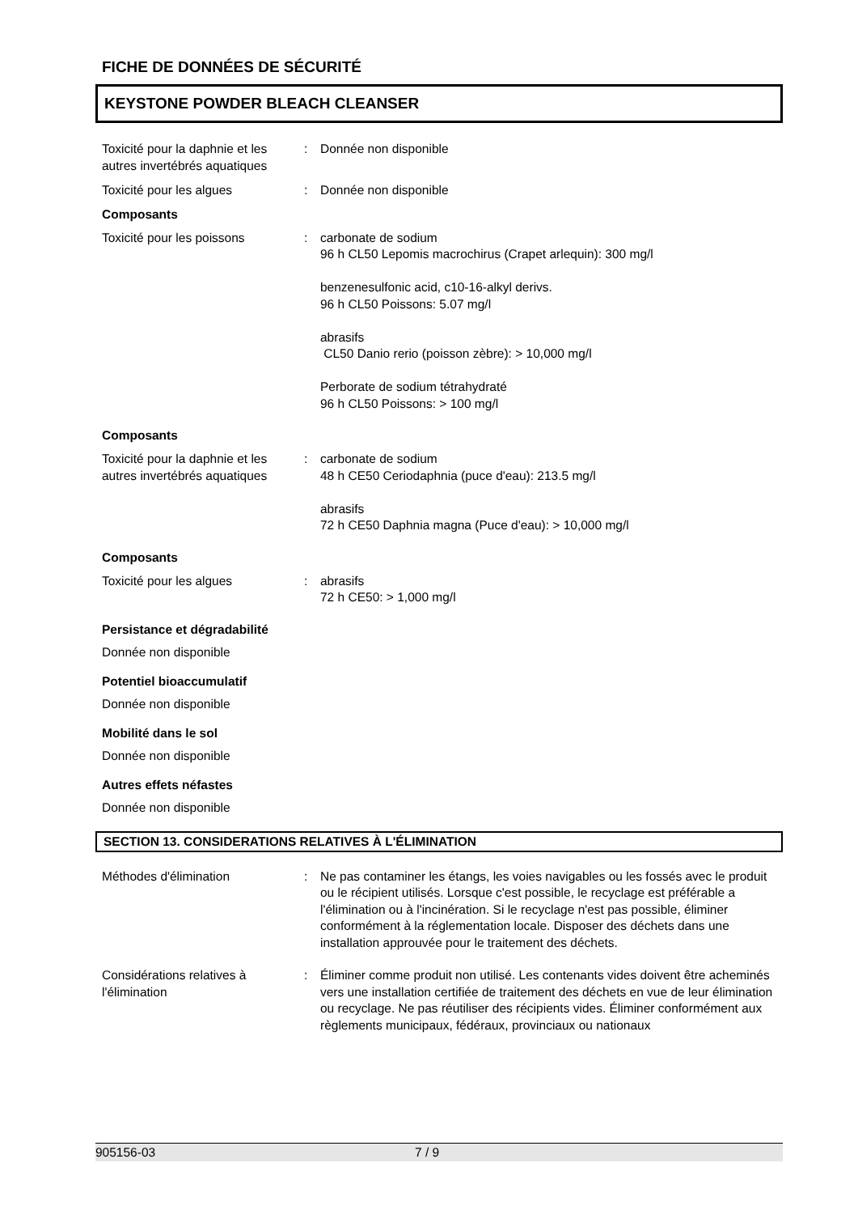FICHE DE DONNÉES DE SÉCURITÉ
KEYSTONE POWDER BLEACH CLEANSER
Toxicité pour la daphnie et les autres invertébrés aquatiques
: Donnée non disponible
Toxicité pour les algues : Donnée non disponible
Composants
Toxicité pour les poissons : carbonate de sodium
96 h CL50 Lepomis macrochirus (Crapet arlequin): 300 mg/l
benzenesulfonic acid, c10-16-alkyl derivs.
96 h CL50 Poissons: 5.07 mg/l
abrasifs
CL50 Danio rerio (poisson zèbre): > 10,000 mg/l
Perborate de sodium tétrahydraté
96 h CL50 Poissons: > 100 mg/l
Composants
Toxicité pour la daphnie et les autres invertébrés aquatiques
: carbonate de sodium
48 h CE50 Ceriodaphnia (puce d'eau): 213.5 mg/l
abrasifs
72 h CE50 Daphnia magna (Puce d'eau): > 10,000 mg/l
Composants
Toxicité pour les algues : abrasifs
72 h CE50: > 1,000 mg/l
Persistance et dégradabilité
Donnée non disponible
Potentiel bioaccumulatif
Donnée non disponible
Mobilité dans le sol
Donnée non disponible
Autres effets néfastes
Donnée non disponible
SECTION 13. CONSIDERATIONS RELATIVES À L'ÉLIMINATION
Méthodes d'élimination : Ne pas contaminer les étangs, les voies navigables ou les fossés avec le produit ou le récipient utilisés. Lorsque c'est possible, le recyclage est préférable a l'élimination ou à l'incinération. Si le recyclage n'est pas possible, éliminer conformément à la réglementation locale. Disposer des déchets dans une installation approuvée pour le traitement des déchets.
Considérations relatives à l'élimination
: Éliminer comme produit non utilisé. Les contenants vides doivent être acheminés vers une installation certifiée de traitement des déchets en vue de leur élimination ou recyclage. Ne pas réutiliser des récipients vides. Éliminer conformément aux règlements municipaux, fédéraux, provinciaux ou nationaux
905156-03 7 / 9